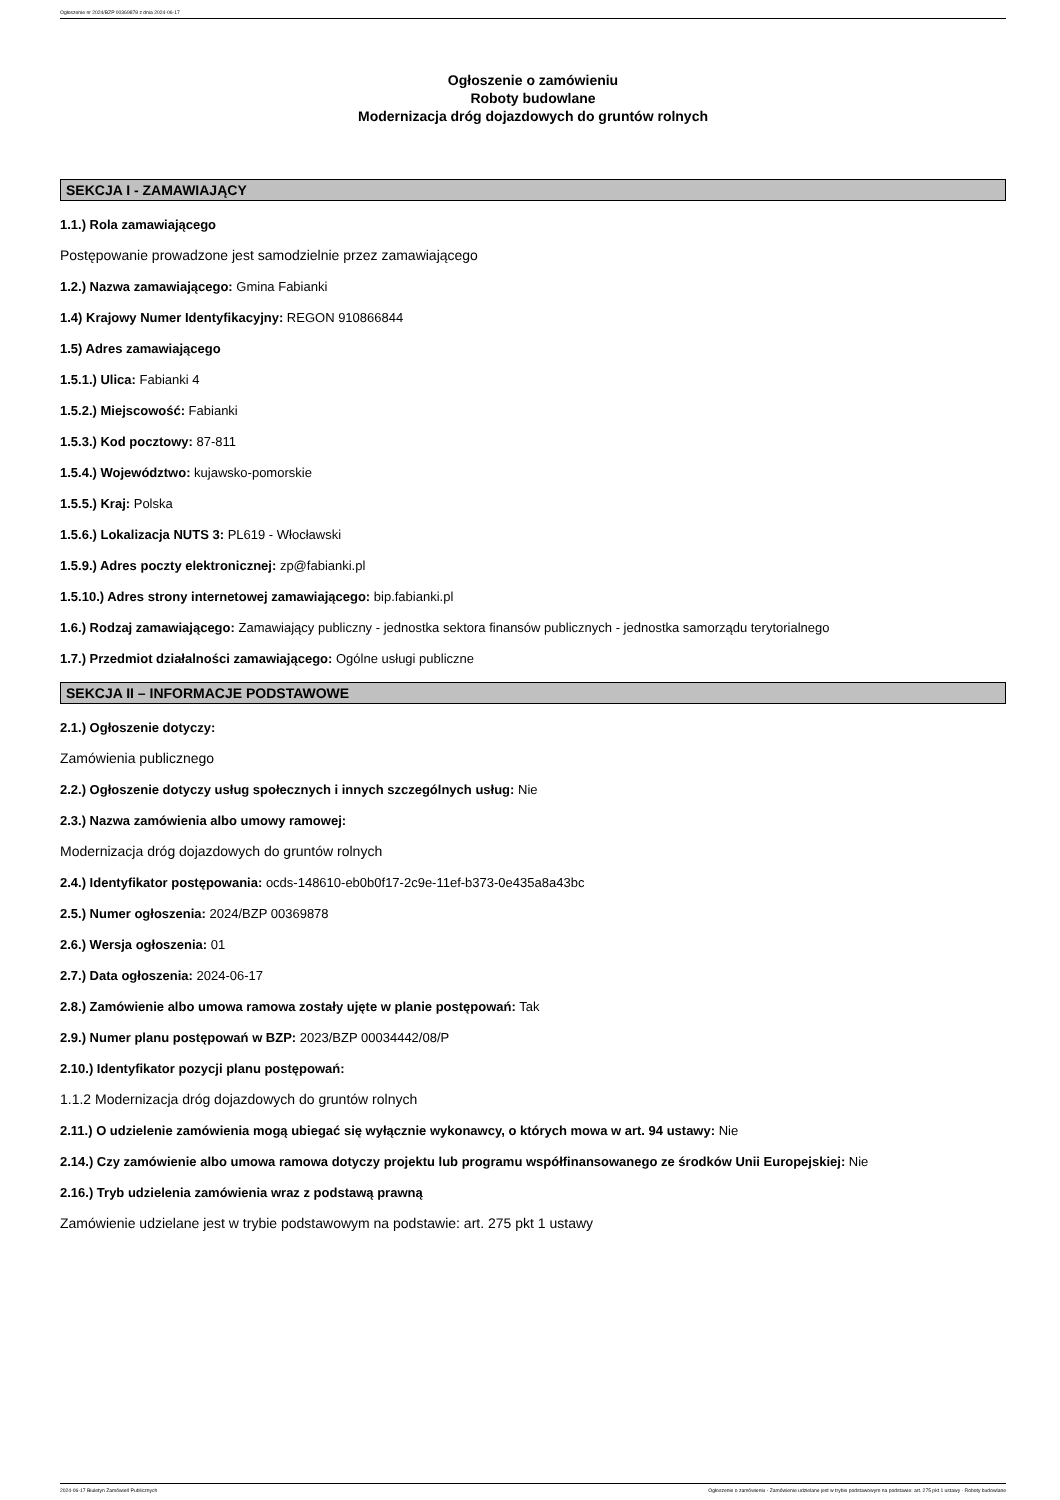Ogłoszenie nr 2024/BZP 00369878 z dnia 2024-06-17
Ogłoszenie o zamówieniu
Roboty budowlane
Modernizacja dróg dojazdowych do gruntów rolnych
SEKCJA I - ZAMAWIAJĄCY
1.1.) Rola zamawiającego
Postępowanie prowadzone jest samodzielnie przez zamawiającego
1.2.) Nazwa zamawiającego: Gmina Fabianki
1.4) Krajowy Numer Identyfikacyjny: REGON 910866844
1.5) Adres zamawiającego
1.5.1.) Ulica: Fabianki 4
1.5.2.) Miejscowość: Fabianki
1.5.3.) Kod pocztowy: 87-811
1.5.4.) Województwo: kujawsko-pomorskie
1.5.5.) Kraj: Polska
1.5.6.) Lokalizacja NUTS 3: PL619 - Włocławski
1.5.9.) Adres poczty elektronicznej: zp@fabianki.pl
1.5.10.) Adres strony internetowej zamawiającego: bip.fabianki.pl
1.6.) Rodzaj zamawiającego: Zamawiający publiczny - jednostka sektora finansów publicznych - jednostka samorządu terytorialnego
1.7.) Przedmiot działalności zamawiającego: Ogólne usługi publiczne
SEKCJA II – INFORMACJE PODSTAWOWE
2.1.) Ogłoszenie dotyczy:
Zamówienia publicznego
2.2.) Ogłoszenie dotyczy usług społecznych i innych szczególnych usług: Nie
2.3.) Nazwa zamówienia albo umowy ramowej:
Modernizacja dróg dojazdowych do gruntów rolnych
2.4.) Identyfikator postępowania: ocds-148610-eb0b0f17-2c9e-11ef-b373-0e435a8a43bc
2.5.) Numer ogłoszenia: 2024/BZP 00369878
2.6.) Wersja ogłoszenia: 01
2.7.) Data ogłoszenia: 2024-06-17
2.8.) Zamówienie albo umowa ramowa zostały ujęte w planie postępowań: Tak
2.9.) Numer planu postępowań w BZP: 2023/BZP 00034442/08/P
2.10.) Identyfikator pozycji planu postępowań:
1.1.2 Modernizacja dróg dojazdowych do gruntów rolnych
2.11.) O udzielenie zamówienia mogą ubiegać się wyłącznie wykonawcy, o których mowa w art. 94 ustawy: Nie
2.14.) Czy zamówienie albo umowa ramowa dotyczy projektu lub programu współfinansowanego ze środków Unii Europejskiej: Nie
2.16.) Tryb udzielenia zamówienia wraz z podstawą prawną
Zamówienie udzielane jest w trybie podstawowym na podstawie: art. 275 pkt 1 ustawy
2024-06-17 Biuletyn Zamówień Publicznych Ogłoszenie o zamówieniu - Zamówienie udzielane jest w trybie podstawowym na podstawie: art. 275 pkt 1 ustawy - Roboty budowlane